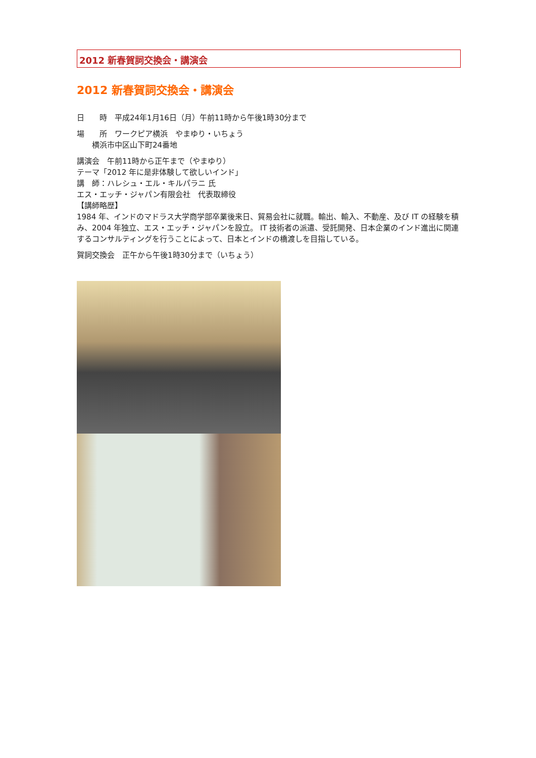2012 新春賀詞交換会・講演会
2012 新春賀詞交換会・講演会
日　　時　平成24年1月16日（月）午前11時から午後1時30分まで
場　　所　ワークピア横浜　やまゆり・いちょう
　　横浜市中区山下町24番地
講演会　午前11時から正午まで（やまゆり）
テーマ「2012 年に是非体験して欲しいインド」
講　師：ハレシュ・エル・キルパラニ 氏
エス・エッチ・ジャパン有限会社　代表取締役
【講師略歴】
1984 年、インドのマドラス大学商学部卒業後来日、貿易会社に就職。輸出、輸入、不動産、及び IT の経験を積み、2004 年独立、エス・エッチ・ジャパンを設立。 IT 技術者の派遣、受託開発、日本企業のインド進出に関連するコンサルティングを行うことによって、日本とインドの橋渡しを目指している。
賀詞交換会　正午から午後1時30分まで（いちょう）